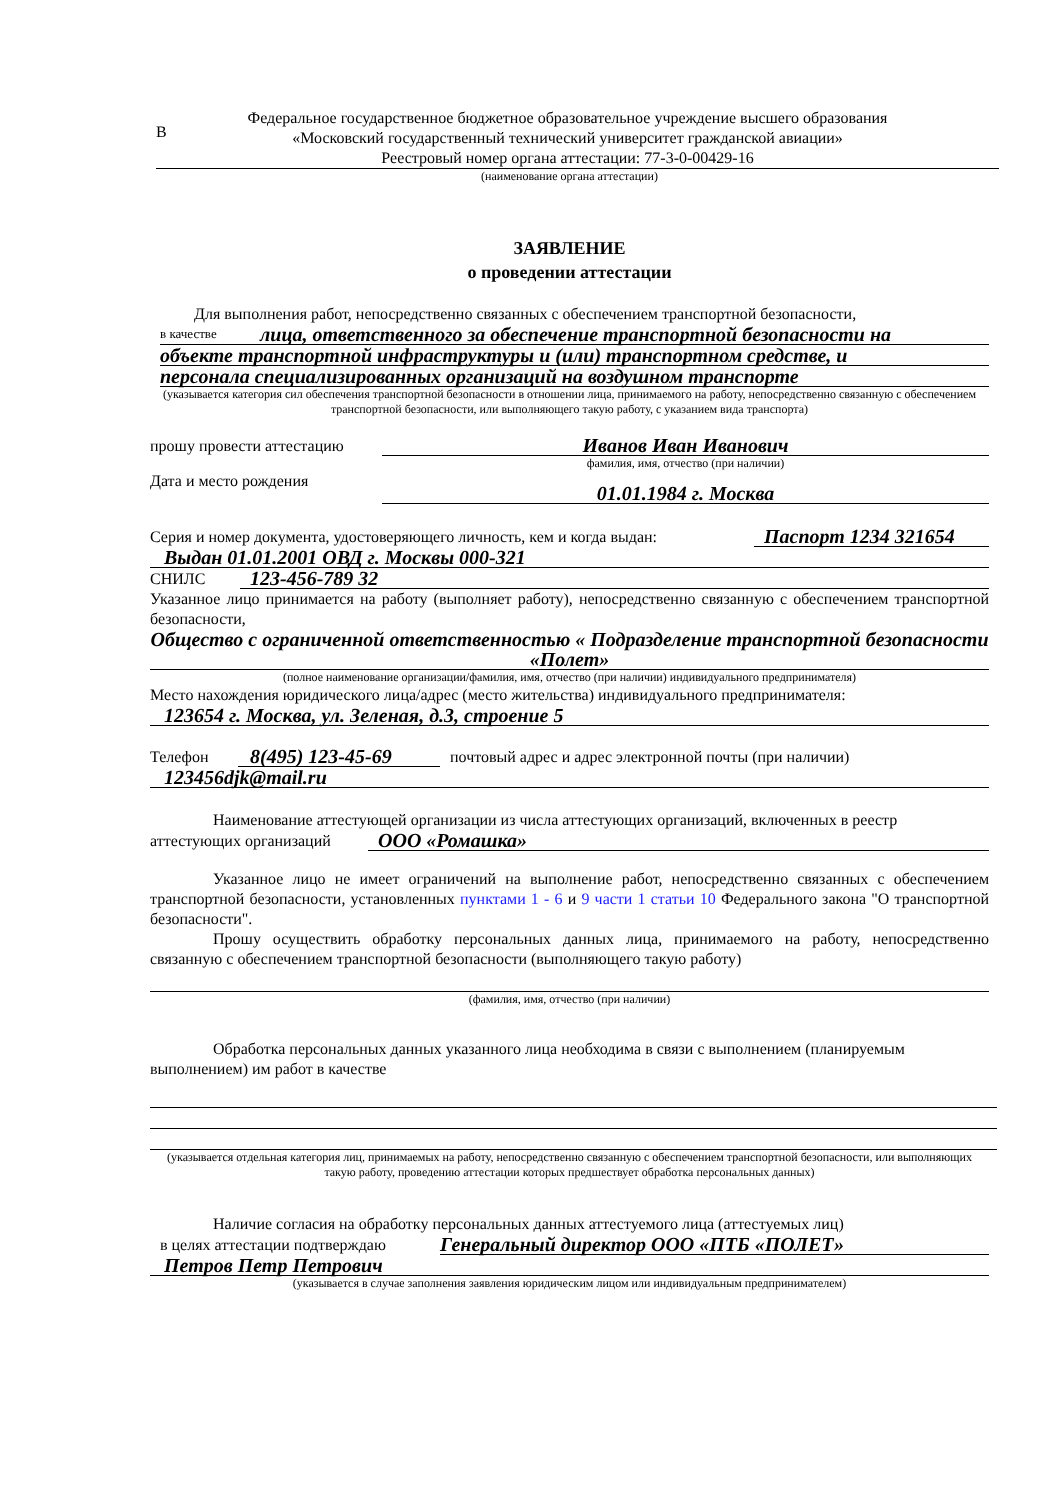В
Федеральное государственное бюджетное образовательное учреждение высшего образования
«Московский государственный технический университет гражданской авиации»
Реестровый номер органа аттестации: 77-3-0-00429-16
(наименование органа аттестации)
ЗАЯВЛЕНИЕ
о проведении аттестации
Для выполнения работ, непосредственно связанных с обеспечением транспортной безопасности,
в качестве лица, ответственного за обеспечение транспортной безопасности на
объекте транспортной инфраструктуры и (или) транспортном средстве, и
персонала специализированных организаций на воздушном транспорте
(указывается категория сил обеспечения транспортной безопасности в отношении лица, принимаемого на работу, непосредственно связанную с обеспечением транспортной безопасности, или выполняющего такую работу, с указанием вида транспорта)
прошу провести аттестацию Иванов Иван Иванович
фамилия, имя, отчество (при наличии)
Дата и место рождения 01.01.1984 г. Москва
Серия и номер документа, удостоверяющего личность, кем и когда выдан: Паспорт 1234 321654
Выдан 01.01.2001 ОВД г. Москвы 000-321
СНИЛС 123-456-789 32
Указанное лицо принимается на работу (выполняет работу), непосредственно связанную с обеспечением транспортной безопасности,
Общество с ограниченной ответственностью « Подразделение транспортной безопасности «Полет»
(полное наименование организации/фамилия, имя, отчество (при наличии) индивидуального предпринимателя)
Место нахождения юридического лица/адрес (место жительства) индивидуального предпринимателя:
123654 г. Москва, ул. Зеленая, д.3, строение 5
Телефон 8(495) 123-45-69 почтовый адрес и адрес электронной почты (при наличии)
123456djk@mail.ru
Наименование аттестующей организации из числа аттестующих организаций, включенных в реестр
аттестующих организаций ООО «Ромашка»
Указанное лицо не имеет ограничений на выполнение работ, непосредственно связанных с обеспечением транспортной безопасности, установленных пунктами 1 - 6 и 9 части 1 статьи 10 Федерального закона "О транспортной безопасности".
Прошу осуществить обработку персональных данных лица, принимаемого на работу, непосредственно связанную с обеспечением транспортной безопасности (выполняющего такую работу)
(фамилия, имя, отчество (при наличии)
Обработка персональных данных указанного лица необходима в связи с выполнением (планируемым выполнением) им работ в качестве
(указывается отдельная категория лиц, принимаемых на работу, непосредственно связанную с обеспечением транспортной безопасности, или выполняющих такую работу, проведению аттестации которых предшествует обработка персональных данных)
Наличие согласия на обработку персональных данных аттестуемого лица (аттестуемых лиц)
в целях аттестации подтверждаю Генеральный директор ООО «ПТБ «ПОЛЕТ»
Петров Петр Петрович
(указывается в случае заполнения заявления юридическим лицом или индивидуальным предпринимателем)